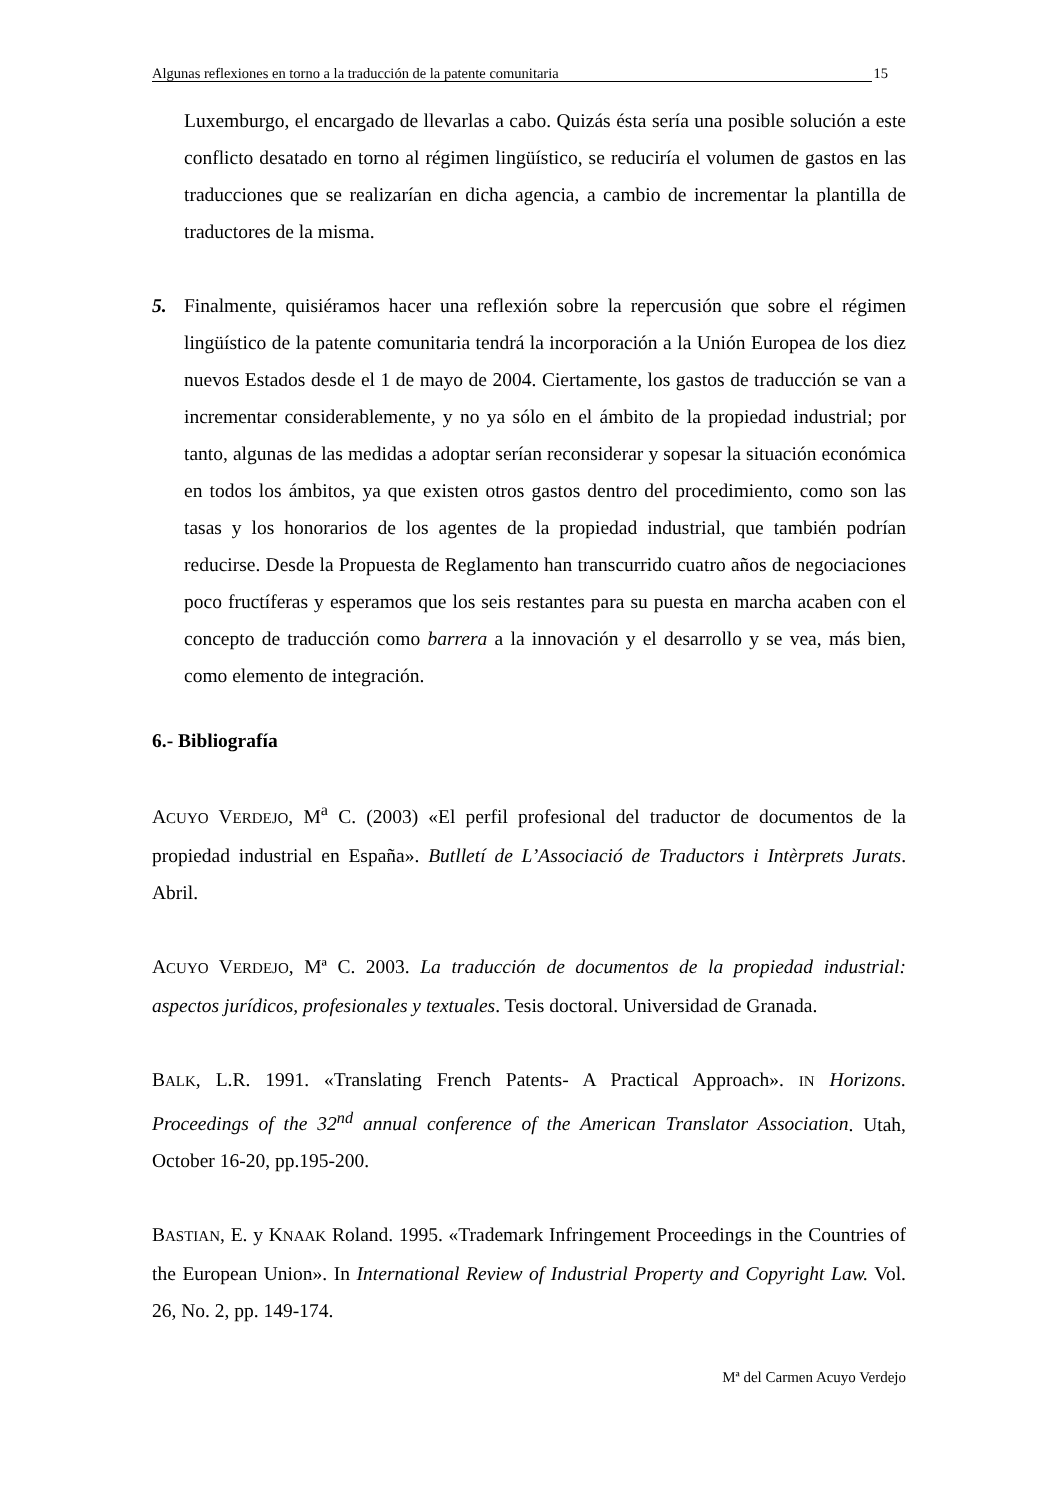Algunas reflexiones en torno a la traducción de la patente comunitaria 15
Luxemburgo, el encargado de llevarlas a cabo. Quizás ésta sería una posible solución a este conflicto desatado en torno al régimen lingüístico, se reduciría el volumen de gastos en las traducciones que se realizarían en dicha agencia, a cambio de incrementar la plantilla de traductores de la misma.
5. Finalmente, quisiéramos hacer una reflexión sobre la repercusión que sobre el régimen lingüístico de la patente comunitaria tendrá la incorporación a la Unión Europea de los diez nuevos Estados desde el 1 de mayo de 2004. Ciertamente, los gastos de traducción se van a incrementar considerablemente, y no ya sólo en el ámbito de la propiedad industrial; por tanto, algunas de las medidas a adoptar serían reconsiderar y sopesar la situación económica en todos los ámbitos, ya que existen otros gastos dentro del procedimiento, como son las tasas y los honorarios de los agentes de la propiedad industrial, que también podrían reducirse. Desde la Propuesta de Reglamento han transcurrido cuatro años de negociaciones poco fructíferas y esperamos que los seis restantes para su puesta en marcha acaben con el concepto de traducción como barrera a la innovación y el desarrollo y se vea, más bien, como elemento de integración.
6.- Bibliografía
ACUYO VERDEJO, M<sup>a</sup> C. (2003) «El perfil profesional del traductor de documentos de la propiedad industrial en España». Butlletí de L’Associació de Traductors i Intèrprets Jurats. Abril.
ACUYO VERDEJO, Mª C. 2003. La traducción de documentos de la propiedad industrial: aspectos jurídicos, profesionales y textuales. Tesis doctoral. Universidad de Granada.
BALK, L.R. 1991. «Translating French Patents- A Practical Approach». IN Horizons. Proceedings of the 32<sup>nd</sup> annual conference of the American Translator Association. Utah, October 16-20, pp.195-200.
BASTIAN, E. y KNAAK Roland. 1995. «Trademark Infringement Proceedings in the Countries of the European Union». In International Review of Industrial Property and Copyright Law. Vol. 26, No. 2, pp. 149-174.
Mª del Carmen Acuyo Verdejo